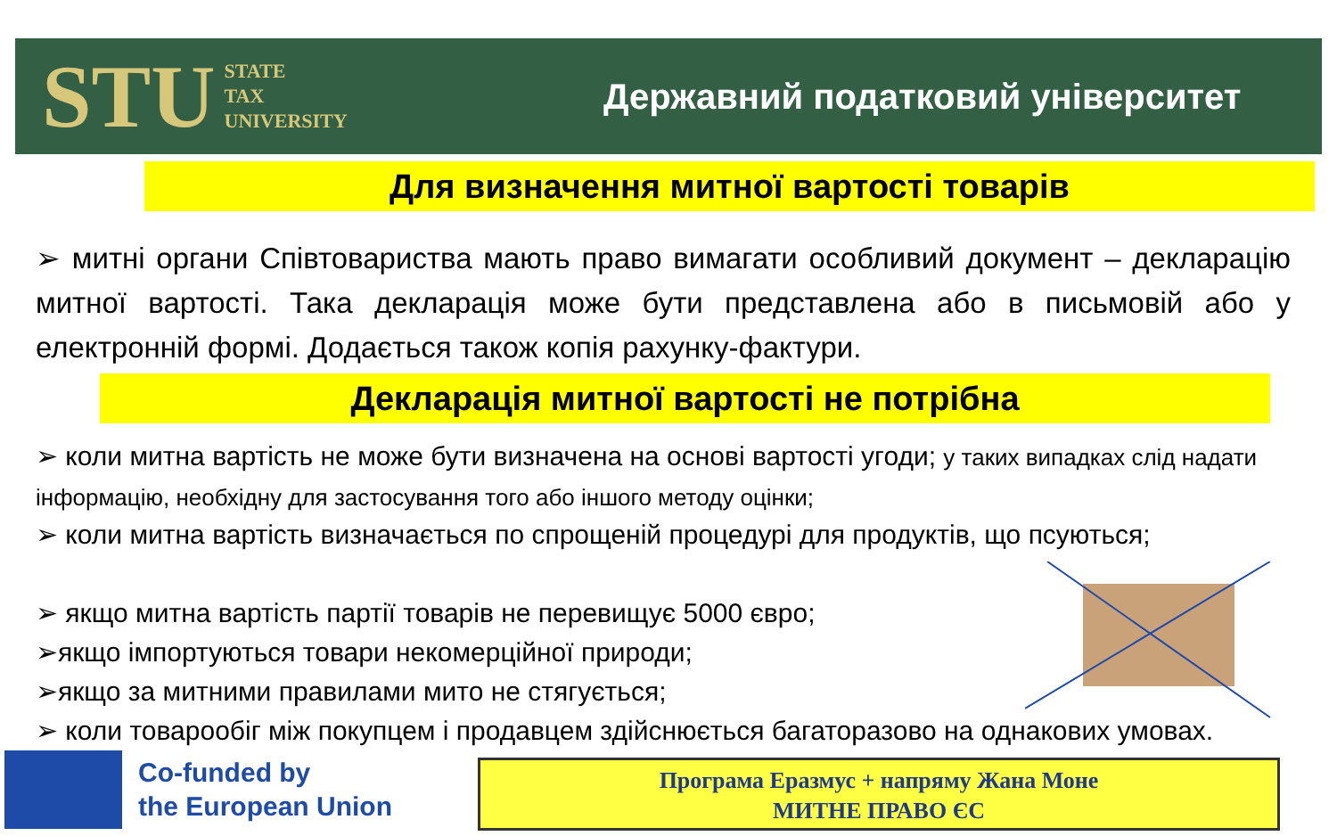STU STATE
TAX
UNIVERSITY
Державний податковий університет
Для визначення митної вартості товарів
➢ митні органи Співтовариства мають право вимагати особливий документ – декларацію митної вартості. Така декларація може бути представлена або в письмовій або у електронній формі. Додається також копія рахунку-фактури.
Декларація митної вартості не потрібна
➢ коли митна вартість не може бути визначена на основі вартості угоди; у таких випадках слід надати інформацію, необхідну для застосування того або іншого методу оцінки;
➢ коли митна вартість визначається по спрощеній процедурі для продуктів, що псуються;
➢ якщо митна вартість партії товарів не перевищує 5000 євро;
➢якщо імпортуються товари некомерційної природи;
➢якщо за митними правилами мито не стягується;
➢ коли товарообіг між покупцем і продавцем здійснюється багаторазово на однакових умовах.
Co-funded by
the European Union
Програма Еразмус + напряму Жана Моне
МИТНЕ ПРАВО ЄС